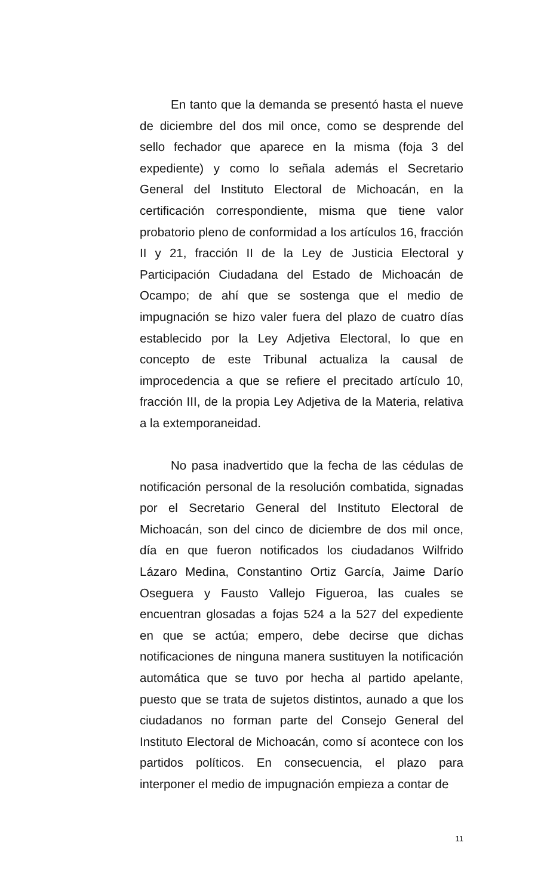En tanto que la demanda se presentó hasta el nueve de diciembre del dos mil once, como se desprende del sello fechador que aparece en la misma (foja 3 del expediente) y como lo señala además el Secretario General del Instituto Electoral de Michoacán, en la certificación correspondiente, misma que tiene valor probatorio pleno de conformidad a los artículos 16, fracción II y 21, fracción II de la Ley de Justicia Electoral y Participación Ciudadana del Estado de Michoacán de Ocampo; de ahí que se sostenga que el medio de impugnación se hizo valer fuera del plazo de cuatro días establecido por la Ley Adjetiva Electoral, lo que en concepto de este Tribunal actualiza la causal de improcedencia a que se refiere el precitado artículo 10, fracción III, de la propia Ley Adjetiva de la Materia, relativa a la extemporaneidad.
No pasa inadvertido que la fecha de las cédulas de notificación personal de la resolución combatida, signadas por el Secretario General del Instituto Electoral de Michoacán, son del cinco de diciembre de dos mil once, día en que fueron notificados los ciudadanos Wilfrido Lázaro Medina, Constantino Ortiz García, Jaime Darío Oseguera y Fausto Vallejo Figueroa, las cuales se encuentran glosadas a fojas 524 a la 527 del expediente en que se actúa; empero, debe decirse que dichas notificaciones de ninguna manera sustituyen la notificación automática que se tuvo por hecha al partido apelante, puesto que se trata de sujetos distintos, aunado a que los ciudadanos no forman parte del Consejo General del Instituto Electoral de Michoacán, como sí acontece con los partidos políticos. En consecuencia, el plazo para interponer el medio de impugnación empieza a contar de
11